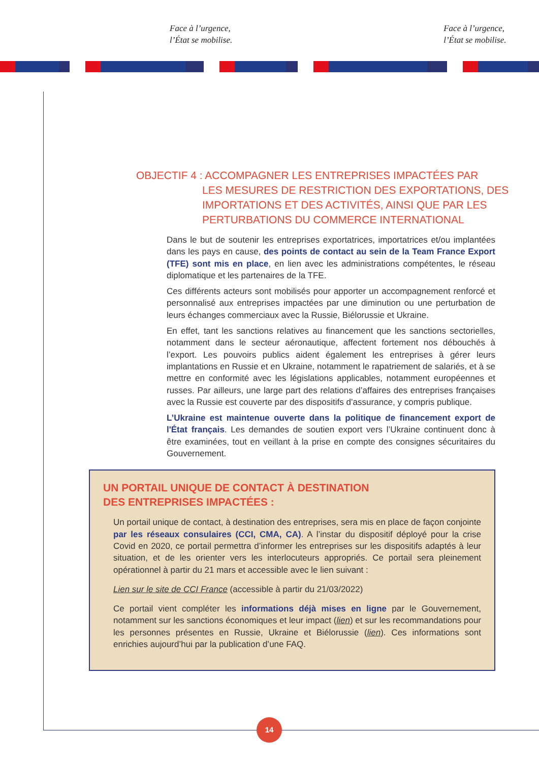Face à l’urgence,
l’État se mobilise.
Face à l’urgence,
l’État se mobilise.
OBJECTIF 4 : ACCOMPAGNER LES ENTREPRISES IMPACTÉES PAR
LES MESURES DE RESTRICTION DES EXPORTATIONS, DES IMPORTATIONS ET DES ACTIVITÉS, AINSI QUE PAR LES PERTURBATIONS DU COMMERCE INTERNATIONAL
Dans le but de soutenir les entreprises exportatrices, importatrices et/ou implantées dans les pays en cause, des points de contact au sein de la Team France Export (TFE) sont mis en place, en lien avec les administrations compétentes, le réseau diplomatique et les partenaires de la TFE.
Ces différents acteurs sont mobilisés pour apporter un accompagnement renforcé et personnalisé aux entreprises impactées par une diminution ou une perturbation de leurs échanges commerciaux avec la Russie, Biélorussie et Ukraine.
En effet, tant les sanctions relatives au financement que les sanctions sectorielles, notamment dans le secteur aéronautique, affectent fortement nos débouchés à l’export. Les pouvoirs publics aident également les entreprises à gérer leurs implantations en Russie et en Ukraine, notamment le rapatriement de salariés, et à se mettre en conformité avec les législations applicables, notamment européennes et russes. Par ailleurs, une large part des relations d’affaires des entreprises françaises avec la Russie est couverte par des dispositifs d’assurance, y compris publique.
L’Ukraine est maintenue ouverte dans la politique de financement export de l'État français. Les demandes de soutien export vers l’Ukraine continuent donc à être examinées, tout en veillant à la prise en compte des consignes sécuritaires du Gouvernement.
UN PORTAIL UNIQUE DE CONTACT À DESTINATION
DES ENTREPRISES IMPACTÉES :
Un portail unique de contact, à destination des entreprises, sera mis en place de façon conjointe par les réseaux consulaires (CCI, CMA, CA). A l’instar du dispositif déployé pour la crise Covid en 2020, ce portail permettra d’informer les entreprises sur les dispositifs adaptés à leur situation, et de les orienter vers les interlocuteurs appropriés. Ce portail sera pleinement opérationnel à partir du 21 mars et accessible avec le lien suivant :
Lien sur le site de CCI France (accessible à partir du 21/03/2022)
Ce portail vient compléter les informations déjà mises en ligne par le Gouvernement, notamment sur les sanctions économiques et leur impact (lien) et sur les recommandations pour les personnes présentes en Russie, Ukraine et Biélorussie (lien). Ces informations sont enrichies aujourd’hui par la publication d’une FAQ.
14